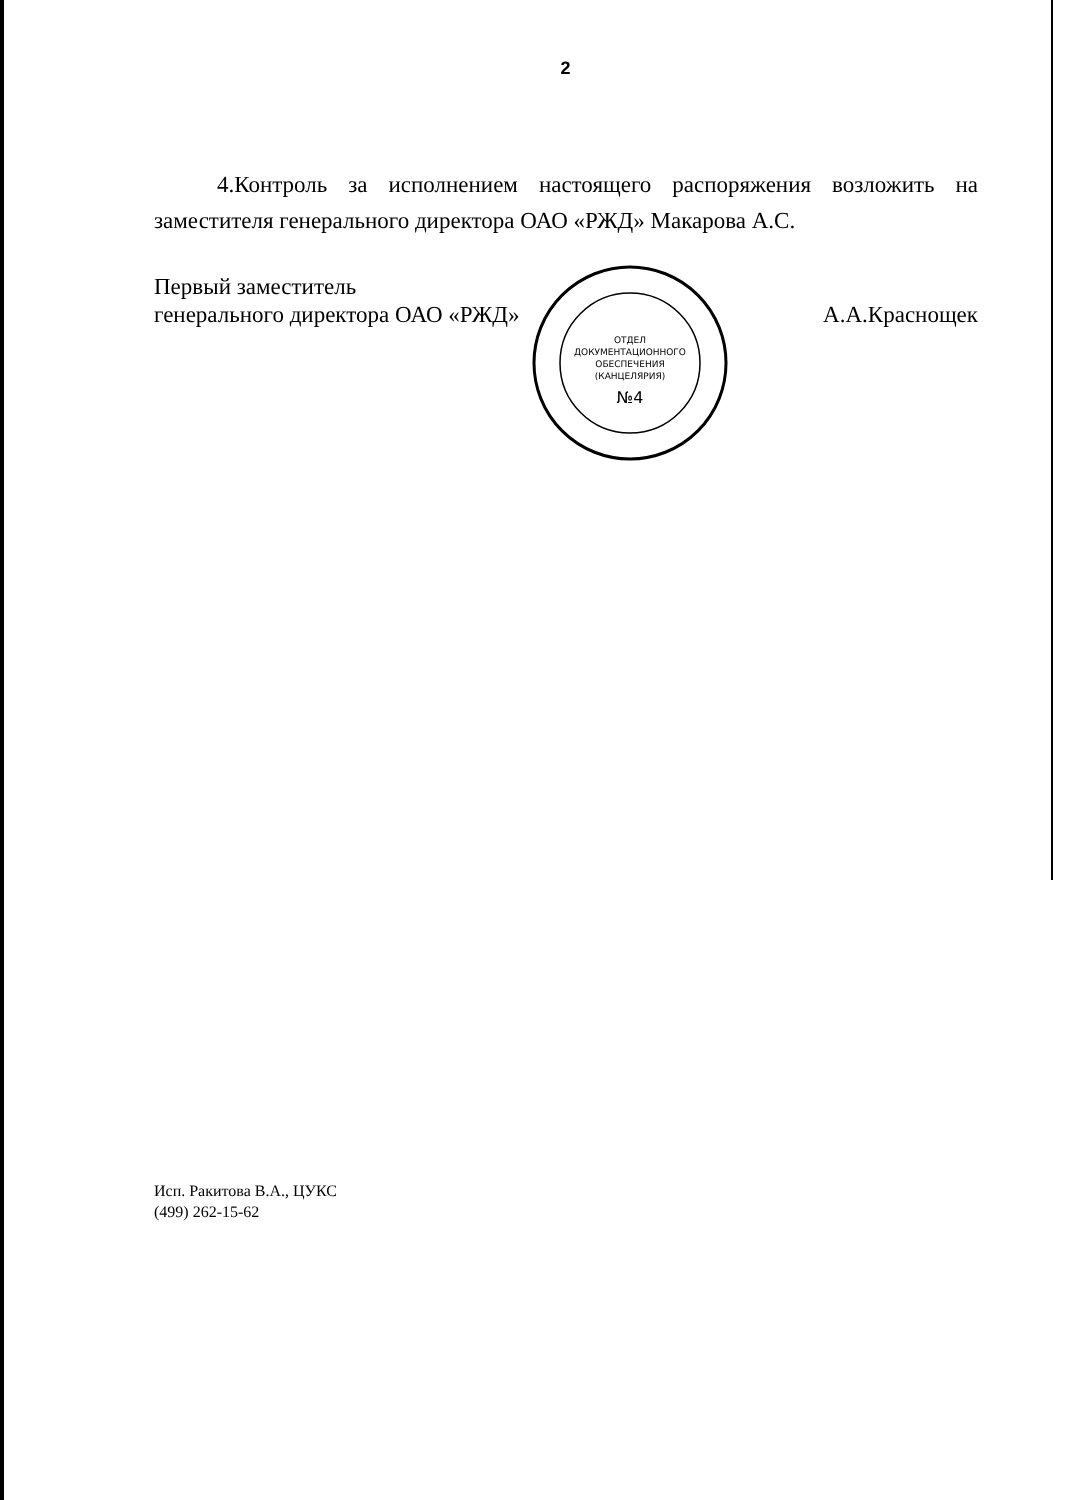2
4.Контроль за исполнением настоящего распоряжения возложить на заместителя генерального директора ОАО «РЖД» Макарова А.С.
Первый заместитель
генерального директора ОАО «РЖД»
ОТДЕЛ
ДОКУМЕНТАЦИОННОГО
ОБЕСПЕЧЕНИЯ
(КАНЦЕЛЯРИЯ)
№4
А.А.Краснощек
Исп. Ракитова В.А., ЦУКС
(499) 262-15-62